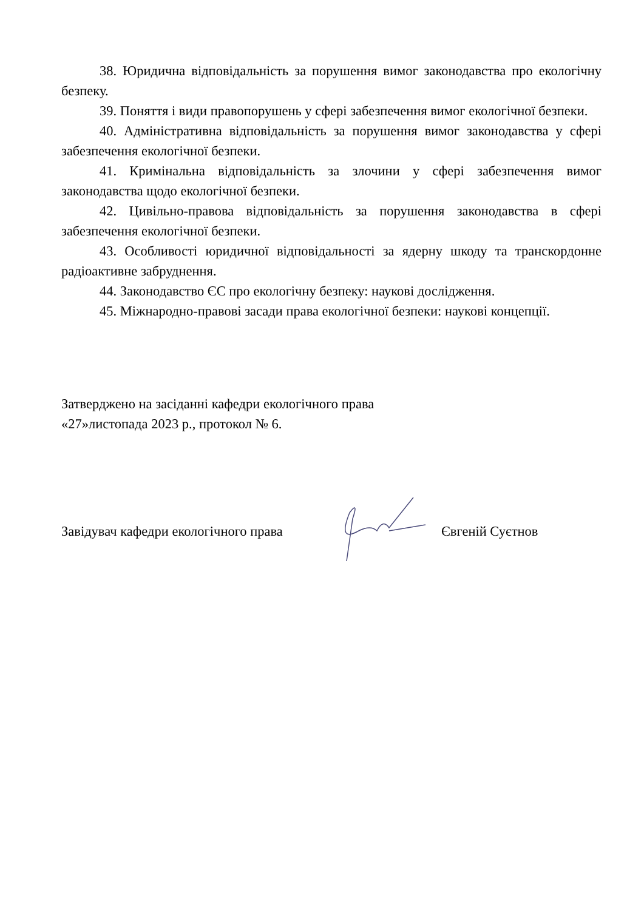38. Юридична відповідальність за порушення вимог законодавства про екологічну безпеку.
39. Поняття і види правопорушень у сфері забезпечення вимог екологічної безпеки.
40. Адміністративна відповідальність за порушення вимог законодавства у сфері забезпечення екологічної безпеки.
41. Кримінальна відповідальність за злочини у сфері забезпечення вимог законодавства щодо екологічної безпеки.
42. Цивільно-правова відповідальність за порушення законодавства в сфері забезпечення екологічної безпеки.
43. Особливості юридичної відповідальності за ядерну шкоду та транскордонне радіоактивне забруднення.
44. Законодавство ЄС про екологічну безпеку: наукові дослідження.
45. Міжнародно-правові засади права екологічної безпеки: наукові концепції.
Затверджено на засіданні кафедри екологічного права
«27»листопада 2023 р., протокол № 6.
Завідувач кафедри екологічного права
Євгеній Суєтнов